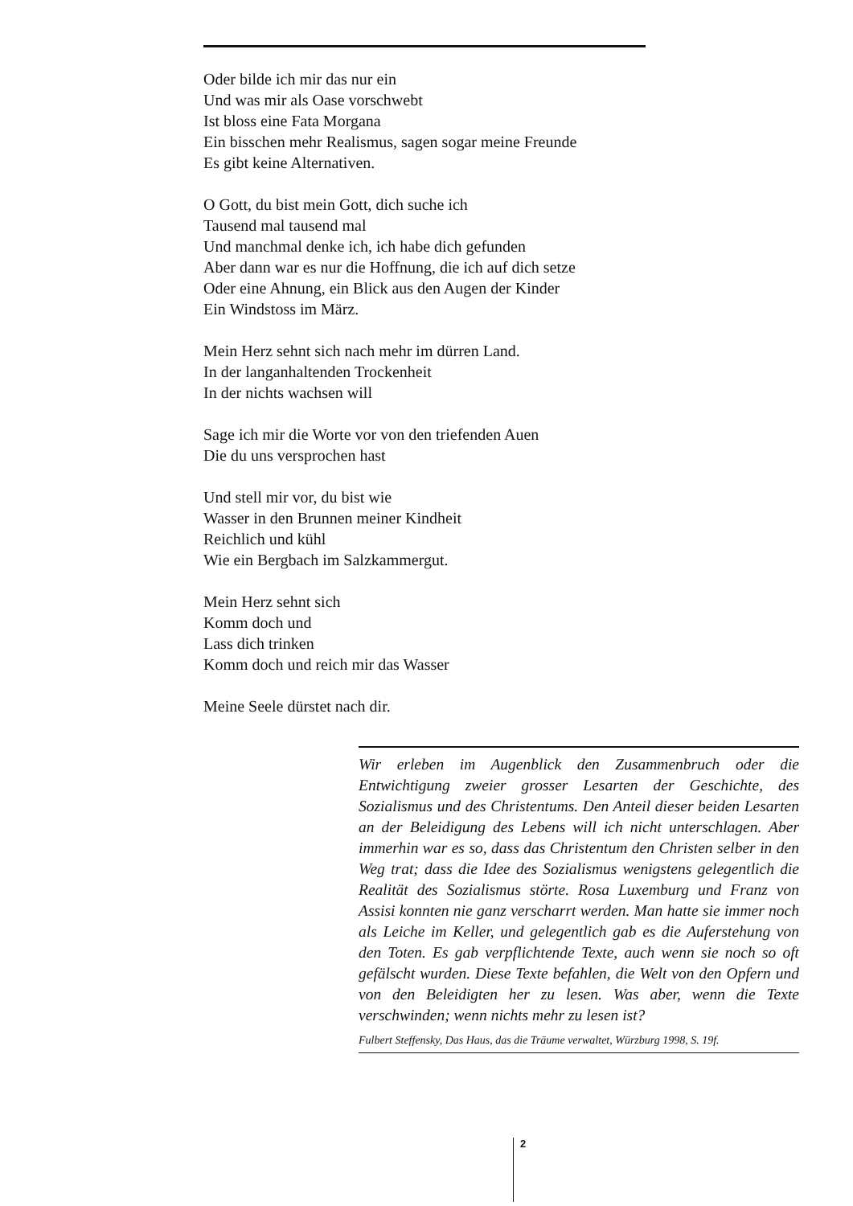Oder bilde ich mir das nur ein
Und was mir als Oase vorschwebt
Ist bloss eine Fata Morgana
Ein bisschen mehr Realismus, sagen sogar meine Freunde
Es gibt keine Alternativen.
O Gott, du bist mein Gott, dich suche ich
Tausend mal tausend mal
Und manchmal denke ich, ich habe dich gefunden
Aber dann war es nur die Hoffnung, die ich auf dich setze
Oder eine Ahnung, ein Blick aus den Augen der Kinder
Ein Windstoss im März.
Mein Herz sehnt sich nach mehr im dürren Land.
In der langanhaltenden Trockenheit
In der nichts wachsen will
Sage ich mir die Worte vor von den triefenden Auen
Die du uns versprochen hast
Und stell mir vor, du bist wie
Wasser in den Brunnen meiner Kindheit
Reichlich und kühl
Wie ein Bergbach im Salzkammergut.
Mein Herz sehnt sich
Komm doch und
Lass dich trinken
Komm doch und reich mir das Wasser
Meine Seele dürstet nach dir.
Wir erleben im Augenblick den Zusammenbruch oder die Entwichtigung zweier grosser Lesarten der Geschichte, des Sozialismus und des Christentums. Den Anteil dieser beiden Lesarten an der Beleidigung des Lebens will ich nicht unterschlagen. Aber immerhin war es so, dass das Christentum den Christen selber in den Weg trat; dass die Idee des Sozialismus wenigstens gelegentlich die Realität des Sozialismus störte. Rosa Luxemburg und Franz von Assisi konnten nie ganz verscharrt werden. Man hatte sie immer noch als Leiche im Keller, und gelegentlich gab es die Auferstehung von den Toten. Es gab verpflichtende Texte, auch wenn sie noch so oft gefälscht wurden. Diese Texte befahlen, die Welt von den Opfern und von den Beleidigten her zu lesen. Was aber, wenn die Texte verschwinden; wenn nichts mehr zu lesen ist?
Fulbert Steffensky, Das Haus, das die Träume verwaltet, Würzburg 1998, S. 19f.
2